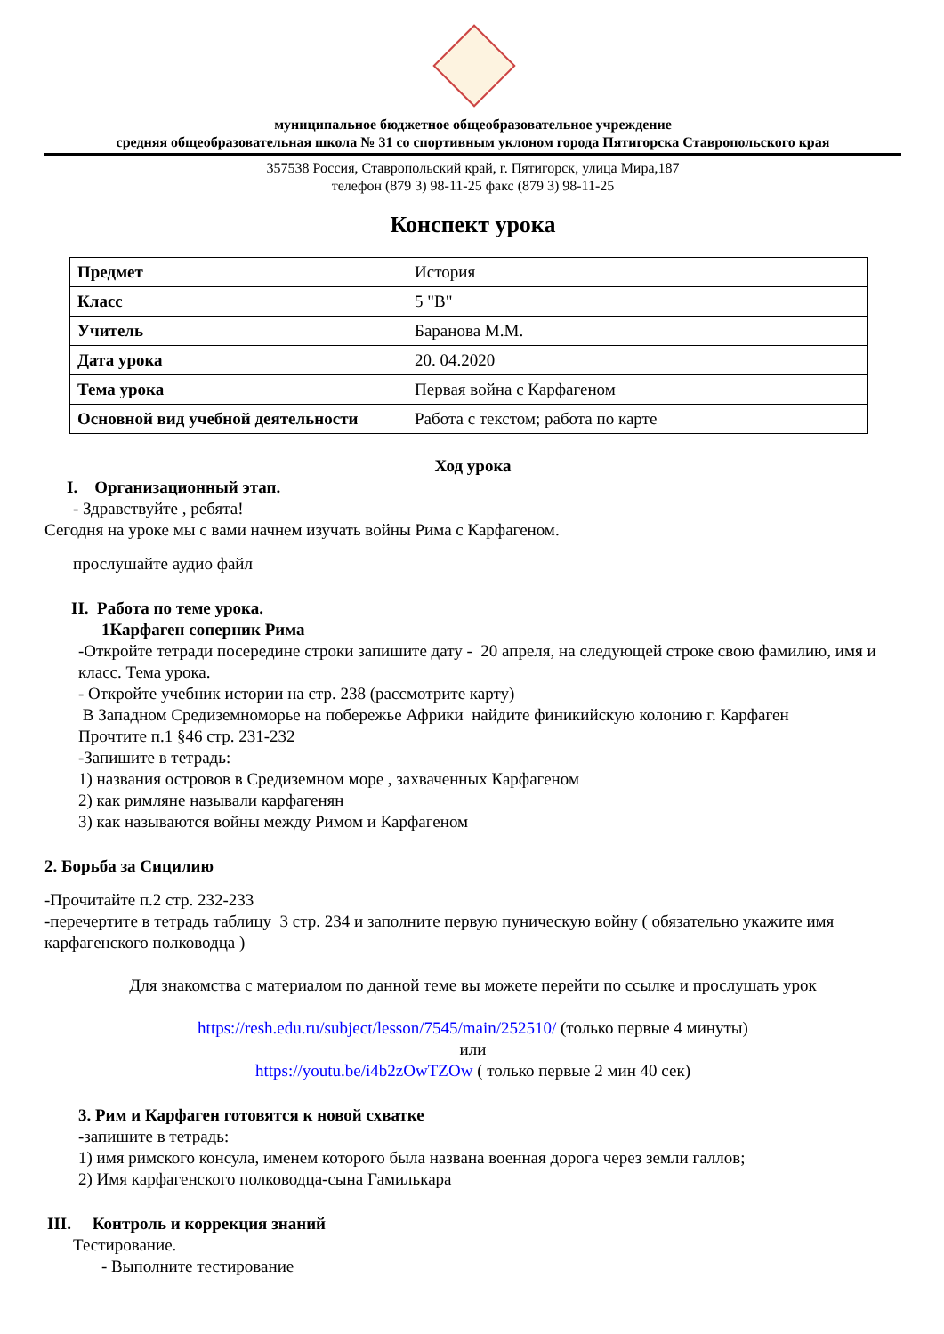муниципальное бюджетное общеобразовательное учреждение
средняя общеобразовательная школа № 31 со спортивным уклоном города Пятигорска Ставропольского края
357538 Россия, Ставропольский край, г. Пятигорск, улица Мира,187
телефон (879 3) 98-11-25 факс (879 3) 98-11-25
Конспект урока
| Предмет | История |
| Класс | 5 "В" |
| Учитель | Баранова М.М. |
| Дата урока | 20. 04.2020 |
| Тема урока | Первая война с Карфагеном |
| Основной вид учебной деятельности | Работа с текстом; работа по карте |
Ход урока
I. Организационный этап.
- Здравствуйте , ребята!
Сегодня на уроке мы с вами начнем изучать войны Рима с Карфагеном.
прослушайте аудио файл
II. Работа по теме урока.
1Карфаген соперник Рима
-Откройте тетради посередине строки запишите дату - 20 апреля, на следующей строке свою фамилию, имя и класс. Тема урока.
- Откройте учебник истории на стр. 238 (рассмотрите карту)
В Западном Средиземноморье на побережье Африки найдите финикийскую колонию г. Карфаген
Прочтите п.1 §46 стр. 231-232
-Запишите в тетрадь:
1) названия островов в Средиземном море , захваченных Карфагеном
2) как римляне называли карфагенян
3) как называются войны между Римом и Карфагеном
2. Борьба за Сицилию
-Прочитайте п.2 стр. 232-233
-перечертите в тетрадь таблицу 3 стр. 234 и заполните первую пуническую войну ( обязательно укажите имя карфагенского полководца )
Для знакомства с материалом по данной теме вы можете перейти по ссылке и прослушать урок
https://resh.edu.ru/subject/lesson/7545/main/252510/ (только первые 4 минуты)
или
https://youtu.be/i4b2zOwTZOw ( только первые 2 мин 40 сек)
3. Рим и Карфаген готовятся к новой схватке
-запишите в тетрадь:
1) имя римского консула, именем которого была названа военная дорога через земли галлов;
2) Имя карфагенского полководца-сына Гамилькара
III. Контроль и коррекция знаний
Тестирование.
- Выполните тестирование